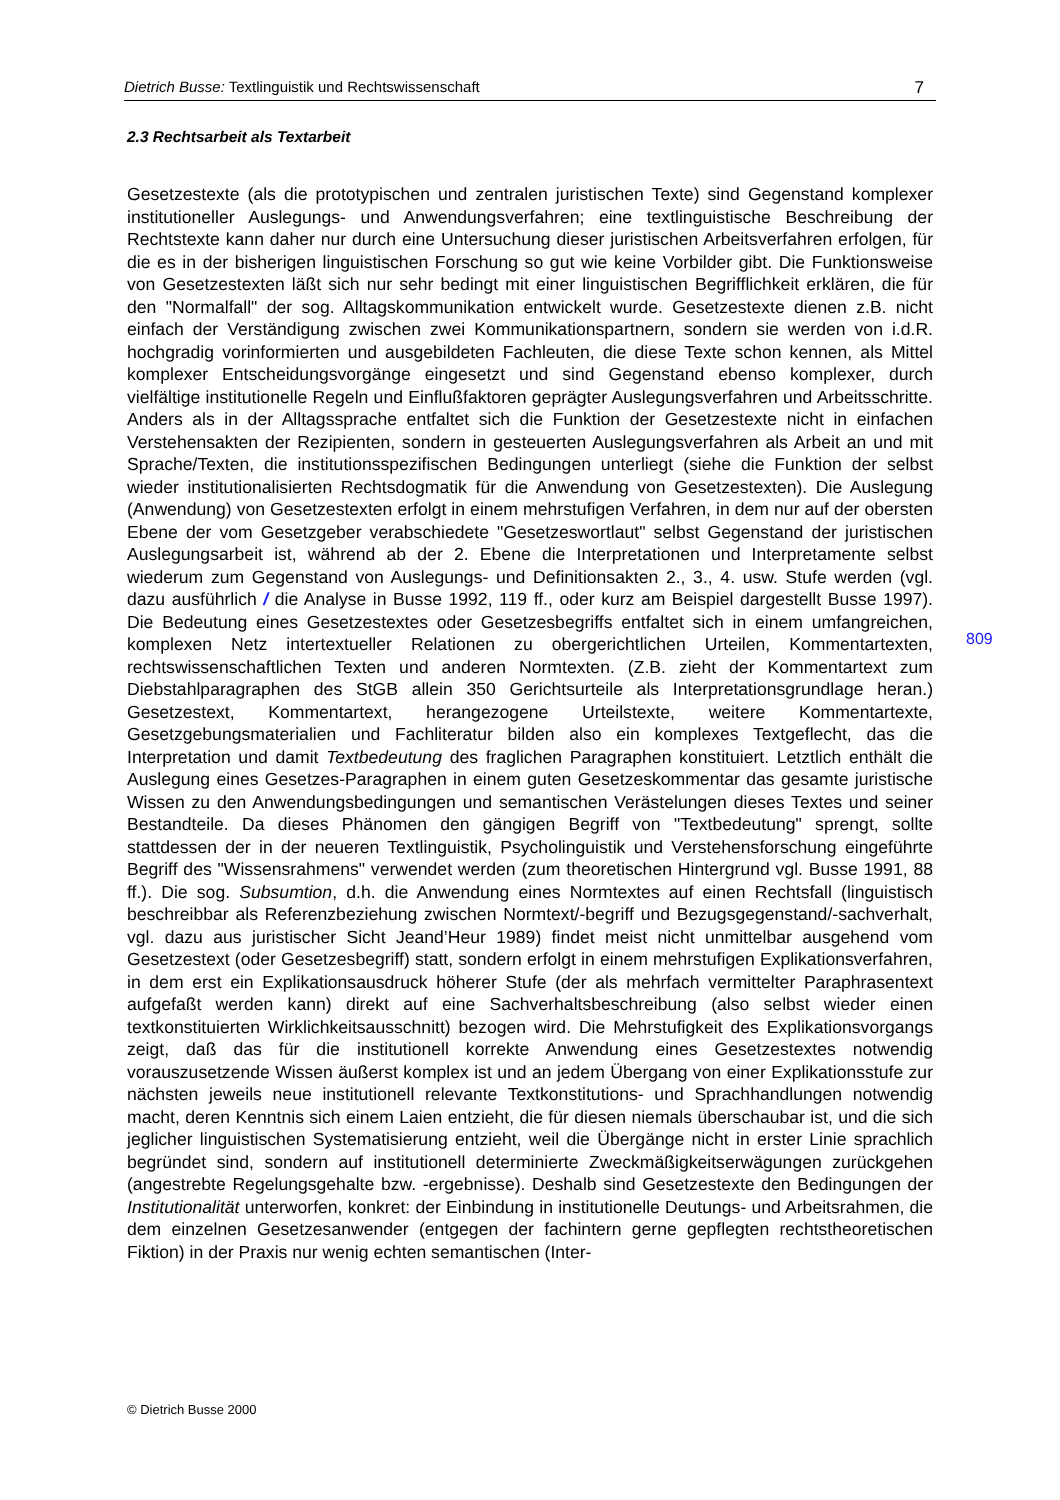Dietrich Busse: Textlinguistik und Rechtswissenschaft 7
2.3 Rechtsarbeit als Textarbeit
Gesetzestexte (als die prototypischen und zentralen juristischen Texte) sind Gegenstand komplexer institutioneller Auslegungs- und Anwendungsverfahren; eine textlinguistische Beschreibung der Rechtstexte kann daher nur durch eine Untersuchung dieser juristischen Arbeitsverfahren erfolgen, für die es in der bisherigen linguistischen Forschung so gut wie keine Vorbilder gibt. Die Funktionsweise von Gesetzestexten läßt sich nur sehr bedingt mit einer linguistischen Begrifflichkeit erklären, die für den "Normalfall" der sog. Alltagskommunikation entwickelt wurde. Gesetzestexte dienen z.B. nicht einfach der Verständigung zwischen zwei Kommunikationspartnern, sondern sie werden von i.d.R. hochgradig vorinformierten und ausgebildeten Fachleuten, die diese Texte schon kennen, als Mittel komplexer Entscheidungsvorgänge eingesetzt und sind Gegenstand ebenso komplexer, durch vielfältige institutionelle Regeln und Einflußfaktoren geprägter Auslegungsverfahren und Arbeitsschritte. Anders als in der Alltagssprache entfaltet sich die Funktion der Gesetzestexte nicht in einfachen Verstehensakten der Rezipienten, sondern in gesteuerten Auslegungsverfahren als Arbeit an und mit Sprache/Texten, die institutionsspezifischen Bedingungen unterliegt (siehe die Funktion der selbst wieder institutionalisierten Rechtsdogmatik für die Anwendung von Gesetzestexten). Die Auslegung (Anwendung) von Gesetzestexten erfolgt in einem mehrstufigen Verfahren, in dem nur auf der obersten Ebene der vom Gesetzgeber verabschiedete "Gesetzeswortlaut" selbst Gegenstand der juristischen Auslegungsarbeit ist, während ab der 2. Ebene die Interpretationen und Interpretamente selbst wiederum zum Gegenstand von Auslegungs- und Definitionsakten 2., 3., 4. usw. Stufe werden (vgl. dazu ausführlich / die Analyse in Busse 1992, 119 ff., oder kurz am Beispiel dargestellt Busse 1997). Die Bedeutung eines Gesetzestextes oder Gesetzesbegriffs entfaltet sich in einem umfangreichen, komplexen Netz intertextueller Relationen zu obergerichtlichen Urteilen, Kommentartexten, rechtswissenschaftlichen Texten und anderen Normtexten. (Z.B. zieht der Kommentartext zum Diebstahlparagraphen des StGB allein 350 Gerichtsurteile als Interpretationsgrundlage heran.) Gesetzestext, Kommentartext, herangezogene Urteilstexte, weitere Kommentartexte, Gesetzgebungsmaterialien und Fachliteratur bilden also ein komplexes Textgeflecht, das die Interpretation und damit Textbedeutung des fraglichen Paragraphen konstituiert. Letztlich enthält die Auslegung eines Gesetzes-Paragraphen in einem guten Gesetzeskommentar das gesamte juristische Wissen zu den Anwendungsbedingungen und semantischen Verästelungen dieses Textes und seiner Bestandteile. Da dieses Phänomen den gängigen Begriff von "Textbedeutung" sprengt, sollte stattdessen der in der neueren Textlinguistik, Psycholinguistik und Verstehensforschung eingeführte Begriff des "Wissensrahmens" verwendet werden (zum theoretischen Hintergrund vgl. Busse 1991, 88 ff.). Die sog. Subsumtion, d.h. die Anwendung eines Normtextes auf einen Rechtsfall (linguistisch beschreibbar als Referenzbeziehung zwischen Normtext/-begriff und Bezugsgegenstand/-sachverhalt, vgl. dazu aus juristischer Sicht Jeand’Heur 1989) findet meist nicht unmittelbar ausgehend vom Gesetzestext (oder Gesetzesbegriff) statt, sondern erfolgt in einem mehrstufigen Explikationsverfahren, in dem erst ein Explikationsausdruck höherer Stufe (der als mehrfach vermittelter Paraphrasentext aufgefaßt werden kann) direkt auf eine Sachverhaltsbeschreibung (also selbst wieder einen textkonstituierten Wirklichkeitsausschnitt) bezogen wird. Die Mehrstufigkeit des Explikationsvorgangs zeigt, daß das für die institutionell korrekte Anwendung eines Gesetzestextes notwendig vorauszusetzende Wissen äußerst komplex ist und an jedem Übergang von einer Explikationsstufe zur nächsten jeweils neue institutionell relevante Textkonstitutions- und Sprachhandlungen notwendig macht, deren Kenntnis sich einem Laien entzieht, die für diesen niemals überschaubar ist, und die sich jeglicher linguistischen Systematisierung entzieht, weil die Übergänge nicht in erster Linie sprachlich begründet sind, sondern auf institutionell determinierte Zweckmäßigkeitserwägungen zurückgehen (angestrebte Regelungsgehalte bzw. -ergebnisse). Deshalb sind Gesetzestexte den Bedingungen der Institutionalität unterworfen, konkret: der Einbindung in institutionelle Deutungs- und Arbeitsrahmen, die dem einzelnen Gesetzesanwender (entgegen der fachintern gerne gepflegten rechtstheoretischen Fiktion) in der Praxis nur wenig echten semantischen (Inter-
809
© Dietrich Busse 2000